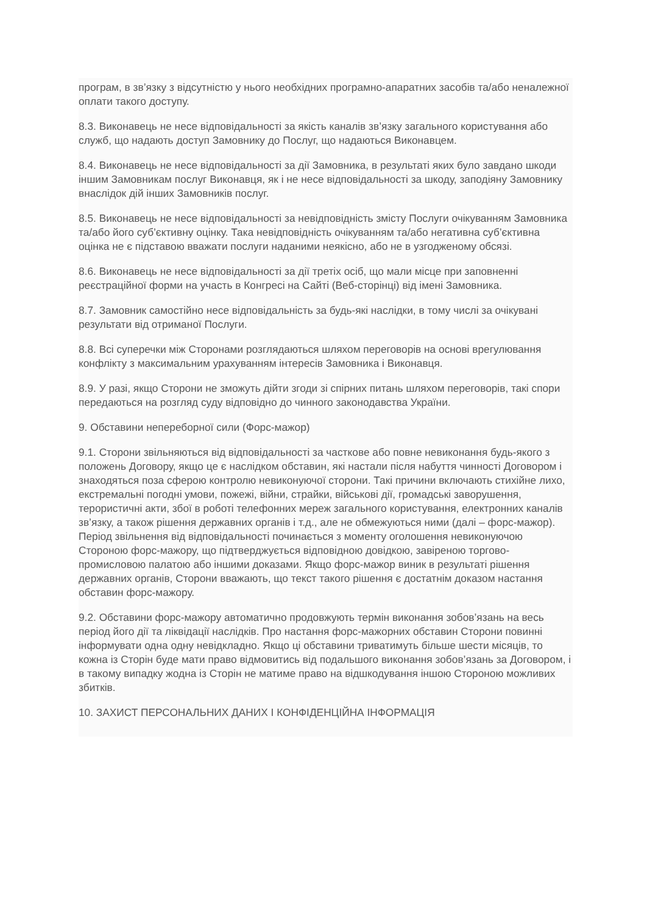програм, в зв’язку з відсутністю у нього необхідних програмно-апаратних засобів та/або неналежної оплати такого доступу.
8.3. Виконавець не несе відповідальності за якість каналів зв’язку загального користування або служб, що надають доступ Замовнику до Послуг, що надаються Виконавцем.
8.4. Виконавець не несе відповідальності за дії Замовника, в результаті яких було завдано шкоди іншим Замовникам послуг Виконавця, як і не несе відповідальності за шкоду, заподіяну Замовнику внаслідок дій інших Замовників послуг.
8.5. Виконавець не несе відповідальності за невідповідність змісту Послуги очікуванням Замовника та/або його суб’єктивну оцінку. Така невідповідність очікуванням та/або негативна суб’єктивна оцінка не є підставою вважати послуги наданими неякісно, або не в узгодженому обсязі.
8.6. Виконавець не несе відповідальності за дії третіх осіб, що мали місце при заповненні реєстраційної форми на участь в Конгресі на Сайті (Веб-сторінці) від імені Замовника.
8.7. Замовник самостійно несе відповідальність за будь-які наслідки, в тому числі за очікувані результати від отриманої Послуги.
8.8. Всі суперечки між Сторонами розглядаються шляхом переговорів на основі врегулювання конфлікту з максимальним урахуванням інтересів Замовника і Виконавця.
8.9. У разі, якщо Сторони не зможуть дійти згоди зі спірних питань шляхом переговорів, такі спори передаються на розгляд суду відповідно до чинного законодавства України.
9. Обставини непереборної сили (Форс-мажор)
9.1. Сторони звільняються від відповідальності за часткове або повне невиконання будь-якого з положень Договору, якщо це є наслідком обставин, які настали після набуття чинності Договором і знаходяться поза сферою контролю невиконуючої сторони. Такі причини включають стихійне лихо, екстремальні погодні умови, пожежі, війни, страйки, військові дії, громадські заворушення, терористичні акти, збої в роботі телефонних мереж загального користування, електронних каналів зв’язку, а також рішення державних органів і т.д., але не обмежуються ними (далі – форс-мажор). Період звільнення від відповідальності починається з моменту оголошення невиконуючою Стороною форс-мажору, що підтверджується відповідною довідкою, завіреною торгово-промисловою палатою або іншими доказами. Якщо форс-мажор виник в результаті рішення державних органів, Сторони вважають, що текст такого рішення є достатнім доказом настання обставин форс-мажору.
9.2. Обставини форс-мажору автоматично продовжують термін виконання зобов’язань на весь період його дії та ліквідації наслідків. Про настання форс-мажорних обставин Сторони повинні інформувати одна одну невідкладно. Якщо ці обставини триватимуть більше шести місяців, то кожна із Сторін буде мати право відмовитись від подальшого виконання зобов’язань за Договором, і в такому випадку жодна із Сторін не матиме право на відшкодування іншою Стороною можливих збитків.
10. ЗАХИСТ ПЕРСОНАЛЬНИХ ДАНИХ І КОНФІДЕНЦІЙНА ІНФОРМАЦІЯ